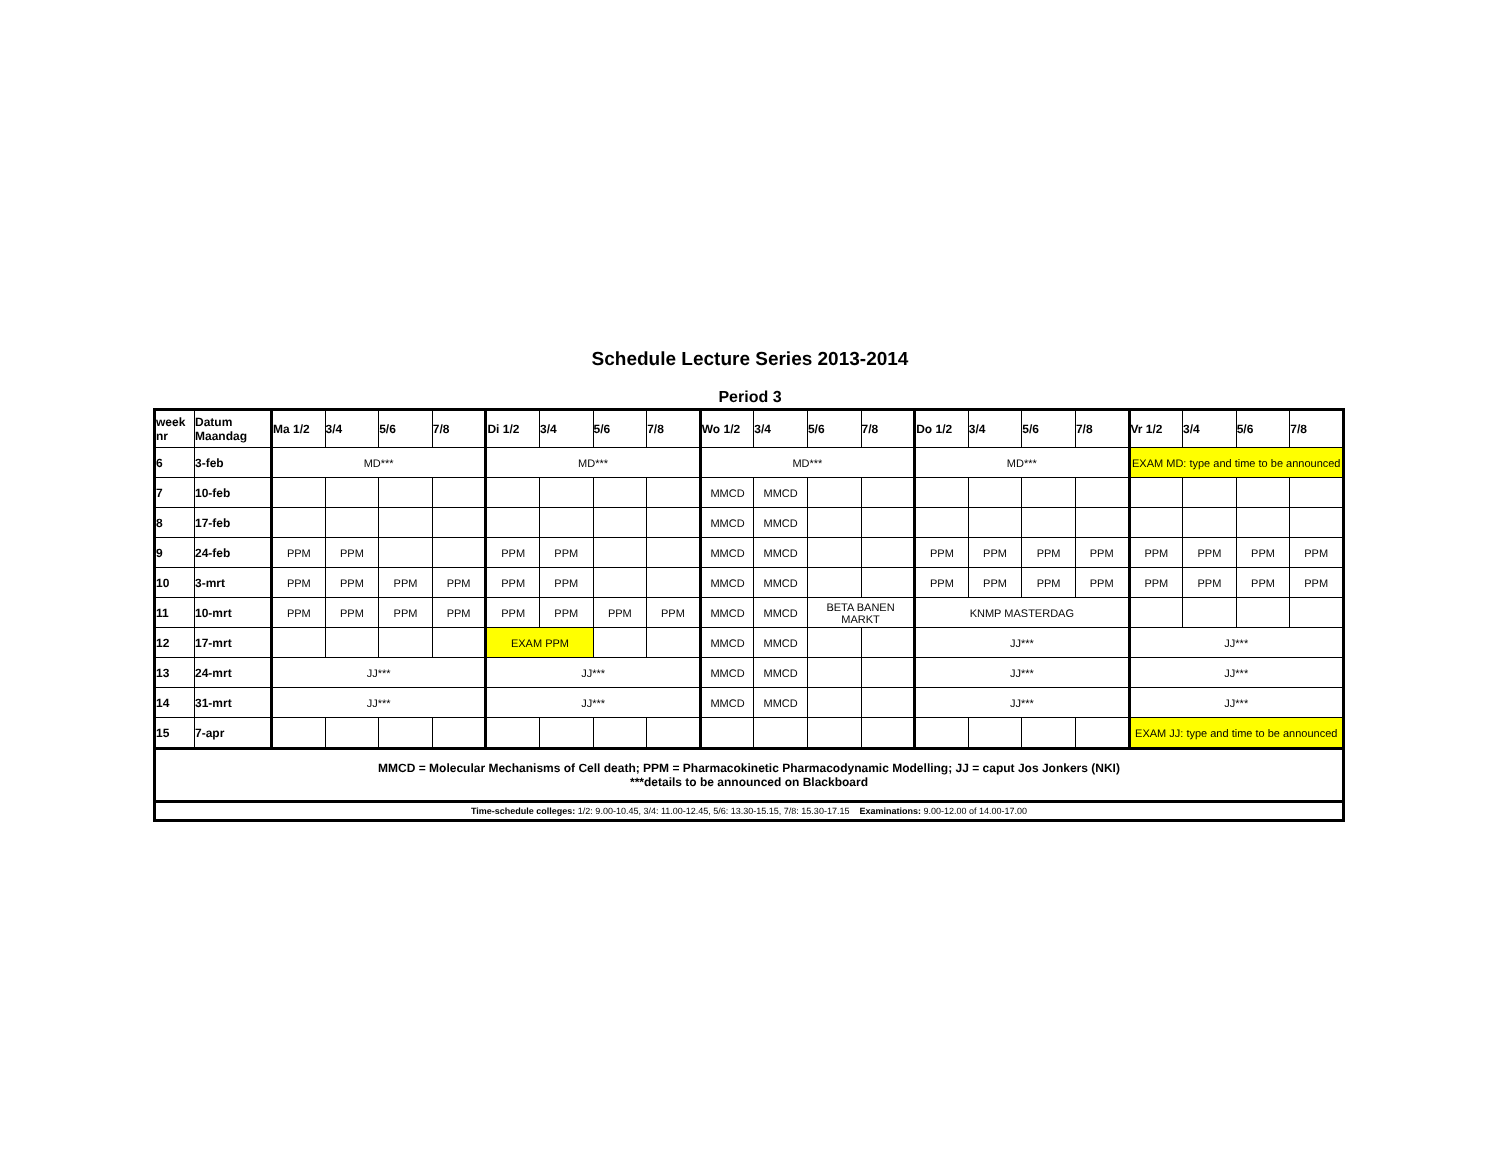Schedule Lecture Series 2013-2014
Period 3
| week nr | Datum Maandag | Ma 1/2 | 3/4 | 5/6 | 7/8 | Di 1/2 | 3/4 | 5/6 | 7/8 | Wo 1/2 | 3/4 | 5/6 | 7/8 | Do 1/2 | 3/4 | 5/6 | 7/8 | Vr 1/2 | 3/4 | 5/6 | 7/8 |
| --- | --- | --- | --- | --- | --- | --- | --- | --- | --- | --- | --- | --- | --- | --- | --- | --- | --- | --- | --- | --- | --- |
| 6 | 3-feb | MD*** | | | | MD*** | | | | MD*** | | | | MD*** | | | | EXAM MD: type and time to be announced | | | |
| 7 | 10-feb | | | | | | | | | MMCD | MMCD | | | | | | | | | | |
| 8 | 17-feb | | | | | | | | | MMCD | MMCD | | | | | | | | | | |
| 9 | 24-feb | PPM | PPM | | | PPM | PPM | | | MMCD | MMCD | | | PPM | PPM | PPM | PPM | PPM | PPM | PPM | PPM |
| 10 | 3-mrt | PPM | PPM | PPM | PPM | PPM | PPM | | | MMCD | MMCD | | | PPM | PPM | PPM | PPM | PPM | PPM | PPM | PPM |
| 11 | 10-mrt | PPM | PPM | PPM | PPM | PPM | PPM | PPM | PPM | MMCD | MMCD | BETA BANEN MARKT | | KNMP MASTERDAG | | | | | | | |
| 12 | 17-mrt | | | | | EXAM PPM | | | | MMCD | MMCD | | | JJ*** | | | | JJ*** | | | |
| 13 | 24-mrt | JJ*** | | | | JJ*** | | | | MMCD | MMCD | | | JJ*** | | | | JJ*** | | | |
| 14 | 31-mrt | JJ*** | | | | JJ*** | | | | MMCD | MMCD | | | JJ*** | | | | JJ*** | | | |
| 15 | 7-apr | | | | | | | | | | | | | | | | | EXAM JJ: type and time to be announced | | | |
| MMCD = Molecular Mechanisms of Cell death; PPM = Pharmacokinetic Pharmacodynamic Modelling; JJ = caput Jos Jonkers (NKI) ***details to be announced on Blackboard | | | | | | | | | | | | | | | | | | | | | |
| Time-schedule colleges: 1/2: 9.00-10.45, 3/4: 11.00-12.45, 5/6: 13.30-15.15, 7/8: 15.30-17.15 Examinations: 9.00-12.00 of 14.00-17.00 | | | | | | | | | | | | | | | | | | | | | |